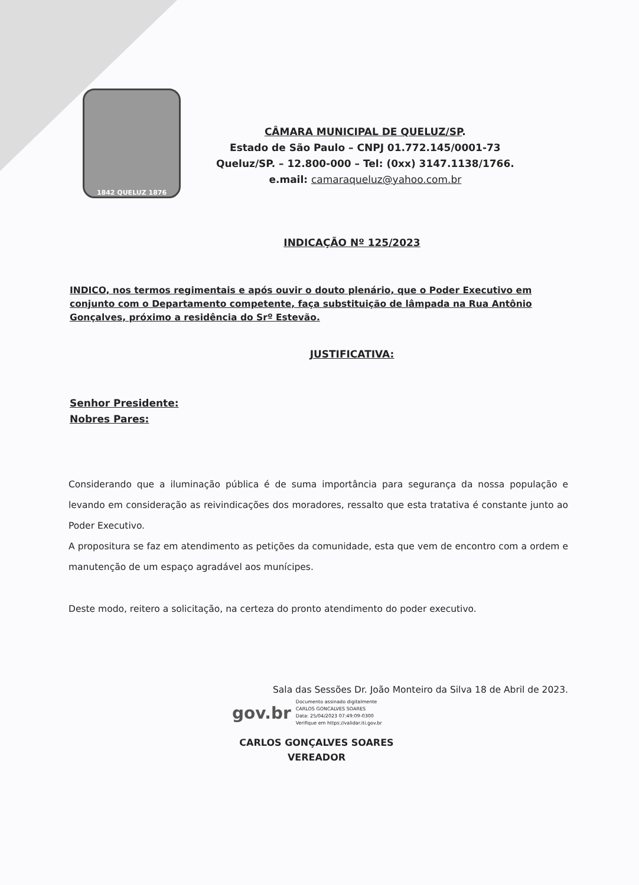1842 QUELUZ 1876
CÂMARA MUNICIPAL DE QUELUZ/SP.
Estado de São Paulo – CNPJ 01.772.145/0001-73
Queluz/SP. – 12.800-000 – Tel: (0xx) 3147.1138/1766.
e.mail: camaraqueluz@yahoo.com.br
INDICAÇÃO Nº 125/2023
INDICO, nos termos regimentais e após ouvir o douto plenário, que o Poder Executivo em conjunto com o Departamento competente, faça substituição de lâmpada na Rua Antônio Gonçalves, próximo a residência do Srº Estevão.
JUSTIFICATIVA:
Senhor Presidente:
Nobres Pares:
Considerando que a iluminação pública é de suma importância para segurança da nossa população e levando em consideração as reivindicações dos moradores, ressalto que esta tratativa é constante junto ao Poder Executivo.
A propositura se faz em atendimento as petições da comunidade, esta que vem de encontro com a ordem e manutenção de um espaço agradável aos munícipes.
Deste modo, reitero a solicitação, na certeza do pronto atendimento do poder executivo.
Sala das Sessões Dr. João Monteiro da Silva 18 de Abril de 2023.
gov.br
Documento assinado digitalmente
CARLOS GONCALVES SOARES
Data: 25/04/2023 07:49:09-0300
Verifique em https://validar.iti.gov.br
CARLOS GONÇALVES SOARES
VEREADOR